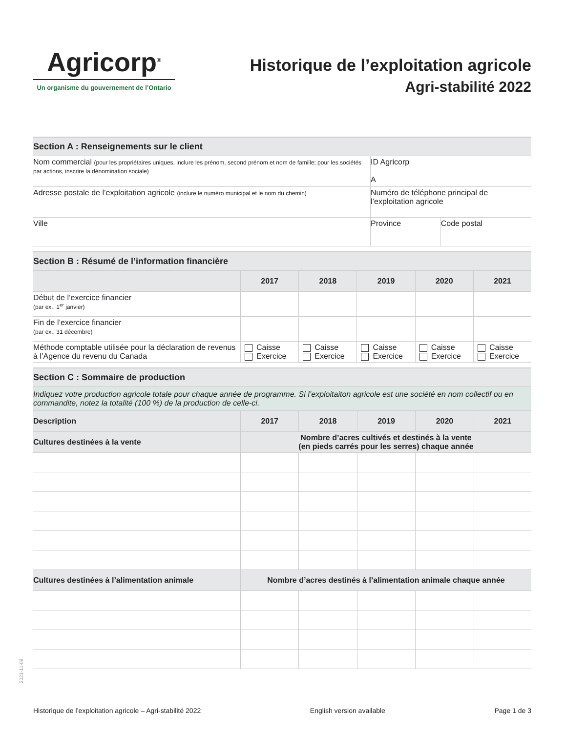Agricorp<sup>®</sup>
Un organisme du gouvernement de l’Ontario
Historique de l’exploitation agricole
Agri-stabilité 2022
| Section A : Renseignements sur le client | | |
| Nom commercial (pour les propriétaires uniques, inclure les prénom, second prénom et nom de famille; pour les sociétés par actions, inscrire la dénomination sociale) | ID Agricorp A | |
| Adresse postale de l’exploitation agricole (inclure le numéro municipal et le nom du chemin) | Numéro de téléphone principal de l’exploitation agricole | |
| Ville | Province | Code postal |
| Section B : Résumé de l’information financière | | | | | |
| | 2017 | 2018 | 2019 | 2020 | 2021 |
| Début de l’exercice financier (par ex., 1<sup>er</sup> janvier) | | | | | |
| Fin de l’exercice financier (par ex., 31 décembre) | | | | | |
| Méthode comptable utilisée pour la déclaration de revenus à l’Agence du revenu du Canada | Caisse Exercice | Caisse Exercice | Caisse Exercice | Caisse Exercice | Caisse Exercice |
| Section C : Sommaire de production | | | | | |
| Indiquez votre production agricole totale pour chaque année de programme. Si l’exploitaiton agricole est une société en nom collectif ou en commandite, notez la totalité (100 %) de la production de celle-ci. | | | | | |
| Description | 2017 | 2018 | 2019 | 2020 | 2021 |
| Cultures destinées à la vente | Nombre d’acres cultivés et destinés à la vente (en pieds carrés pour les serres) chaque année | | | | |
| Cultures destinées à l’alimentation animale | Nombre d’acres destinés à l’alimentation animale chaque année | | | | |
2021-11-09
Historique de l’exploitation agricole – Agri-stabilité 2022 English version available Page 1 de 3